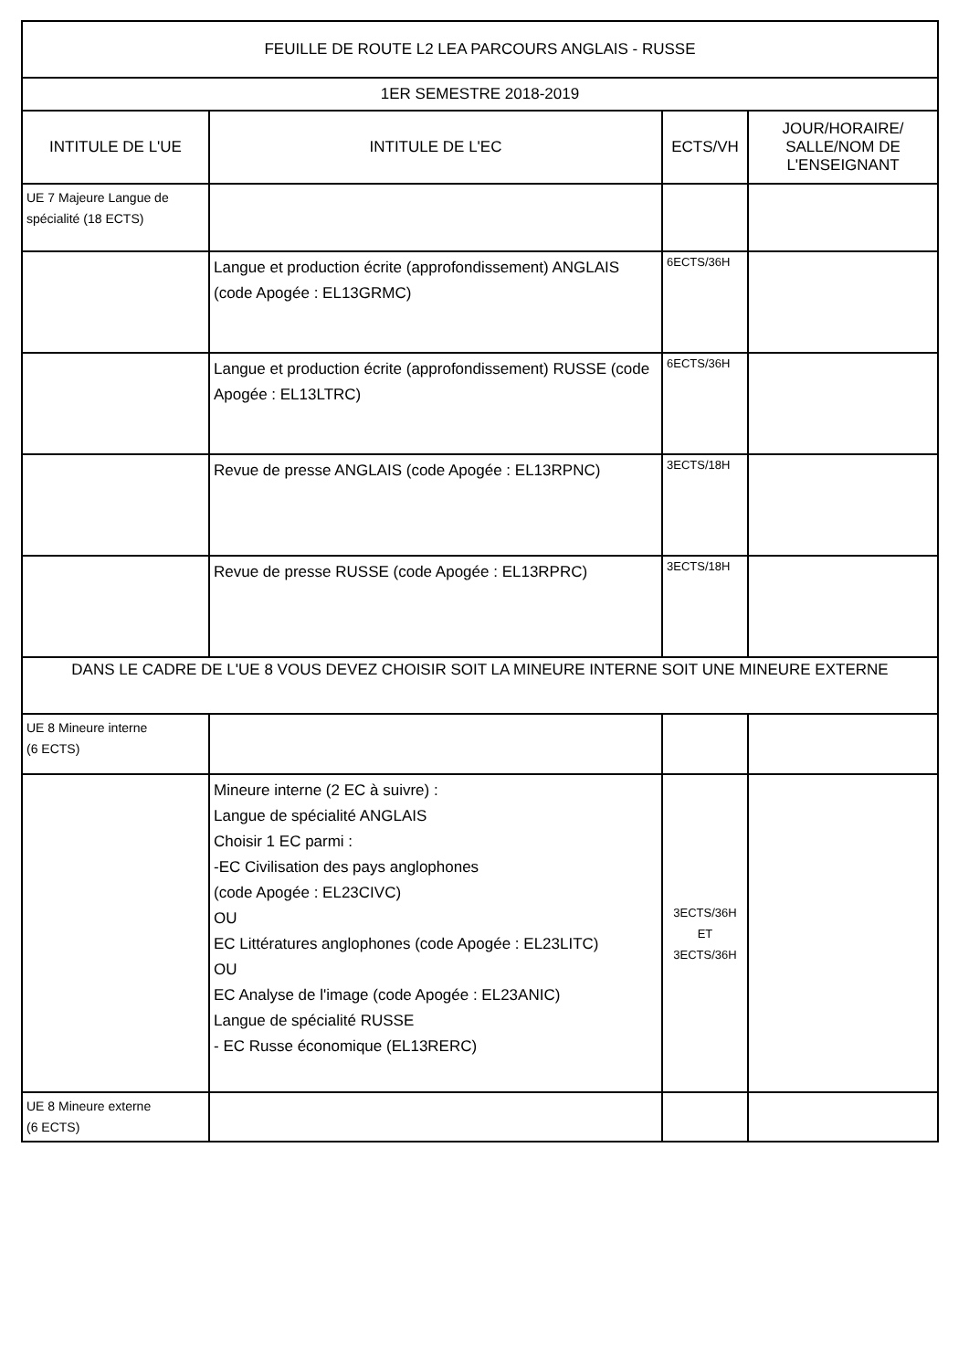| FEUILLE DE ROUTE L2 LEA PARCOURS ANGLAIS - RUSSE | | | |
| --- | --- | --- | --- |
| 1ER SEMESTRE 2018-2019 | | | |
| INTITULE DE L'UE | INTITULE DE L'EC | ECTS/VH | JOUR/HORAIRE/ SALLE/NOM DE L'ENSEIGNANT |
| UE 7 Majeure Langue de spécialité (18 ECTS) | | | |
| | Langue et production écrite (approfondissement) ANGLAIS (code Apogée : EL13GRMC) | 6ECTS/36H | |
| | Langue et production écrite (approfondissement) RUSSE (code Apogée : EL13LTRC) | 6ECTS/36H | |
| | Revue de presse ANGLAIS (code Apogée : EL13RPNC) | 3ECTS/18H | |
| | Revue de presse RUSSE (code Apogée : EL13RPRC) | 3ECTS/18H | |
| DANS LE CADRE DE L'UE 8 VOUS DEVEZ CHOISIR SOIT LA MINEURE INTERNE SOIT UNE MINEURE EXTERNE | | | |
| UE 8 Mineure interne (6 ECTS) | | | |
| | Mineure interne (2 EC à suivre) : Langue de spécialité ANGLAIS Choisir 1 EC parmi : -EC Civilisation des pays anglophones (code Apogée : EL23CIVC) OU EC Littératures anglophones (code Apogée : EL23LITC) OU EC Analyse de l'image (code Apogée : EL23ANIC) Langue de spécialité RUSSE - EC Russe économique (EL13RERC) | 3ECTS/36H ET 3ECTS/36H | |
| UE 8 Mineure externe (6 ECTS) | | | |